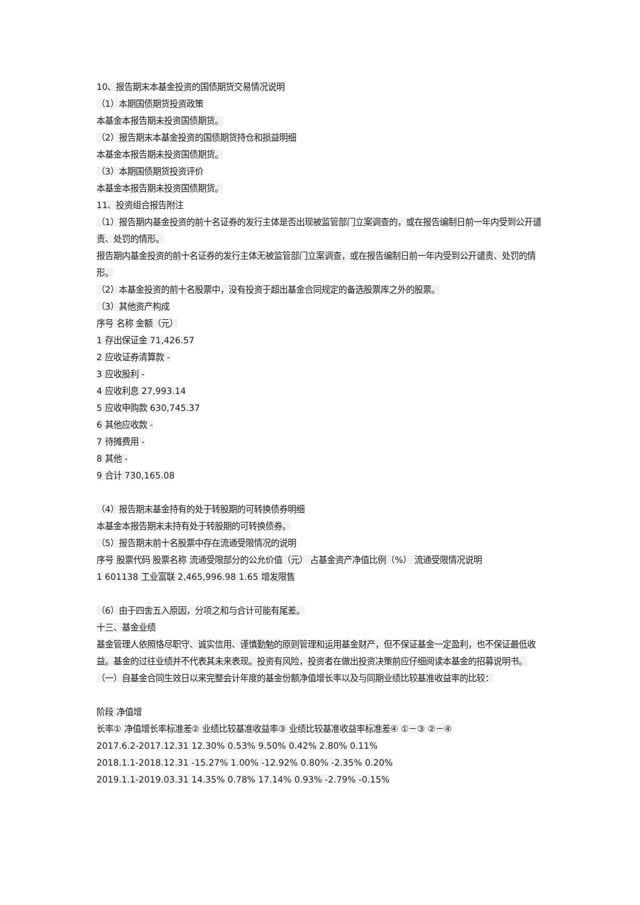10、报告期末本基金投资的国债期货交易情况说明
（1）本期国债期货投资政策
本基金本报告期未投资国债期货。
（2）报告期末本基金投资的国债期货持仓和损益明细
本基金本报告期未投资国债期货。
（3）本期国债期货投资评价
本基金本报告期未投资国债期货。
11、投资组合报告附注
（1）报告期内基金投资的前十名证券的发行主体是否出现被监管部门立案调查的，或在报告编制日前一年内受到公开谴责、处罚的情形。
报告期内基金投资的前十名证券的发行主体无被监管部门立案调查，或在报告编制日前一年内受到公开谴责、处罚的情形。
（2）本基金投资的前十名股票中，没有投资于超出基金合同规定的备选股票库之外的股票。
（3）其他资产构成
序号 名称 金额（元）
1 存出保证金 71,426.57
2 应收证券清算款 -
3 应收股利 -
4 应收利息 27,993.14
5 应收申购款 630,745.37
6 其他应收款 -
7 待摊费用 -
8 其他 -
9 合计 730,165.08
（4）报告期末基金持有的处于转股期的可转换债券明细
本基金本报告期末未持有处于转股期的可转换债券。
（5）报告期末前十名股票中存在流通受限情况的说明
序号 股票代码 股票名称 流通受限部分的公允价值（元） 占基金资产净值比例（%） 流通受限情况说明
1 601138 工业富联 2,465,996.98 1.65 增发限售
（6）由于四舍五入原因，分项之和与合计可能有尾差。
十三、基金业绩
基金管理人依照恪尽职守、诚实信用、谨慎勤勉的原则管理和运用基金财产，但不保证基金一定盈利，也不保证最低收益。基金的过往业绩并不代表其未来表现。投资有风险，投资者在做出投资决策前应仔细阅读本基金的招募说明书。
（一）自基金合同生效日以来完整会计年度的基金份额净值增长率以及与同期业绩比较基准收益率的比较：
阶段 净值增
长率① 净值增长率标准差② 业绩比较基准收益率③ 业绩比较基准收益率标准差④ ①－③ ②－④
2017.6.2-2017.12.31 12.30% 0.53% 9.50% 0.42% 2.80% 0.11%
2018.1.1-2018.12.31 -15.27% 1.00% -12.92% 0.80% -2.35% 0.20%
2019.1.1-2019.03.31 14.35% 0.78% 17.14% 0.93% -2.79% -0.15%